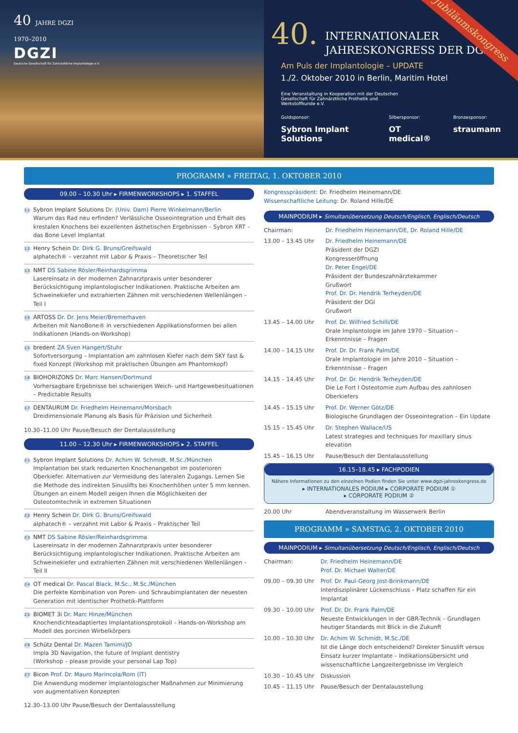40 JAHRE DGZI
1970–2010
DGZI
Deutsche Gesellschaft für Zahnärztliche Implantologie e.V.
Jubiläumskongress
40. INTERNATIONALER
JAHRESKONGRESS DER DGZI
Am Puls der Implantologie – UPDATE
1./2. Oktober 2010 in Berlin, Maritim Hotel
Eine Veranstaltung in Kooperation mit der Deutschen Gesellschaft für Zahnärztliche Prothetik und Werkstoffkunde e.V.
Goldsponsor:
Sybron Implant Solutions
Silbersponsor:
OT medical®
Bronzesponsor:
straumann
PROGRAMM » FREITAG, 1. OKTOBER 2010
09.00 – 10.30 Uhr ▸ FIRMENWORKSHOPS ▸ 1. STAFFEL
1.1
Sybron Implant Solutions Dr. (Univ. Dam) Pierre Winkelmann/Berlin
Warum das Rad neu erfinden? Verlässliche Osseointegration und Erhalt des krestalen Knochens bei exzellenten ästhetischen Ergebnissen – Sybron XRT – das Bone Level Implantat
1.2
Henry Schein Dr. Dirk G. Bruns/Greifswald
alphatech® – verzahnt mit Labor & Praxis – Theoretischer Teil
1.3
NMT DS Sabine Rösler/Reinhardsgrimma
Lasereinsatz in der modernen Zahnarztpraxis unter besonderer Berücksichtigung implantologischer Indikationen. Praktische Arbeiten am Schweinekiefer und extrahierten Zähnen mit verschiedenen Wellenlängen – Teil I
1.4
ARTOSS Dr. Dr. Jens Meier/Bremerhaven
Arbeiten mit NanoBone® in verschiedenen Applikationsformen bei allen Indikationen (Hands-on-Workshop)
1.5
bredent ZA Sven Hangert/Stuhr
Sofortversorgung – Implantation am zahnlosen Kiefer nach dem SKY fast & fixed Konzept (Workshop mit praktischen Übungen am Phantomkopf)
1.6
BIOHORIZONS Dr. Marc Hansen/Dortmund
Vorhersagbare Ergebnisse bei schwierigen Weich- und Hartgewebesituationen – Predictable Results
1.7
DENTAURUM Dr. Friedhelm Heinemann/Morsbach
Dreidimensionale Planung als Basis für Präzision und Sicherheit
10.30–11.00 Uhr Pause/Besuch der Dentalausstellung
11.00 – 12.30 Uhr ▸ FIRMENWORKSHOPS ▸ 2. STAFFEL
2.1
Sybron Implant Solutions Dr. Achim W. Schmidt, M.Sc./München
Implantation bei stark reduzierten Knochenangebot im posterioren Oberkiefer. Alternativen zur Vermeidung des lateralen Zugangs. Lernen Sie die Methode des indirekten Sinuslifts bei Knochenhöhen unter 5 mm kennen. Übungen an einem Modell zeigen Ihnen die Möglichkeiten der Osteotomtechnik in extremen Situationen
2.2
Henry Schein Dr. Dirk G. Bruns/Greifswald
alphatech® – verzahnt mit Labor & Praxis – Praktischer Teil
2.3
NMT DS Sabine Rösler/Reinhardsgrimma
Lasereinsatz in der modernen Zahnarztpraxis unter besonderer Berücksichtigung implantologischer Indikationen. Praktische Arbeiten am Schweinekiefer und extrahierten Zähnen mit verschiedenen Wellenlängen – Teil II
2.4
OT medical Dr. Pascal Black, M.Sc., M.Sc./München
Die perfekte Kombination von Poren- und Schraubimplantaten der neuesten Generation mit identischer Prothetik-Plattform
2.5
BIOMET 3i Dr. Marc Hinze/München
Knochendichteadaptiertes Implantationsprotokoll – Hands-on-Workshop am Modell des porcinen Wirbelkörpers
2.6
Schütz Dental Dr. Mazen Tamimi/JO
Impla 3D Navigation, the future of Implant dentistry
(Workshop – please provide your personal Lap Top)
2.7
Bicon Prof. Dr. Mauro Marincola/Rom (IT)
Die Anwendung moderner implantologischer Maßnahmen zur Minimierung von augmentativen Konzepten
12.30–13.00 Uhr Pause/Besuch der Dentalausstellung
Kongresspräsident: Dr. Friedhelm Heinemann/DE
Wissenschaftliche Leitung: Dr. Roland Hille/DE
MAINPODIUM ▸ Simultanübersetzung Deutsch/Englisch, Englisch/Deutsch
Chairman: Dr. Friedhelm Heinemann/DE, Dr. Roland Hille/DE
13.00 – 13.45 Uhr Dr. Friedhelm Heinemann/DE
Präsident der DGZI
Kongresseröffnung
Dr. Peter Engel/DE
Präsident der Bundeszahnärztekammer
Grußwort
Prof. Dr. Dr. Hendrik Terheyden/DE
Präsident der DGI
Grußwort
13.45 – 14.00 Uhr Prof. Dr. Wilfried Schilli/DE
Orale Implantologie im Jahre 1970 – Situation – Erkenntnisse – Fragen
14.00 – 14.15 Uhr Prof. Dr. Dr. Frank Palm/DE
Orale Implantologie im Jahre 2010 – Situation – Erkenntnisse – Fragen
14.15 – 14.45 Uhr Prof. Dr. Dr. Hendrik Terheyden/DE
Die Le Fort I Osteotomie zum Aufbau des zahnlosen Oberkiefers
14.45 – 15.15 Uhr Prof. Dr. Werner Götz/DE
Biologische Grundlagen der Osseointegration – Ein Update
15.15 – 15.45 Uhr Dr. Stephen Wallace/US
Latest strategies and techniques for maxillary sinus elevation
15.45 – 16.15 Uhr Pause/Besuch der Dentalausstellung
16.15–18.45 ▸ FACHPODIEN
Nähere Informationen zu den einzelnen Podien finden Sie unter www.dgzi-jahreskongress.de
▸ INTERNATIONALES PODIUM ▸ CORPORATE PODIUM ①
▸ CORPORATE PODIUM ②
20.00 Uhr Abendveranstaltung im Wasserwerk Berlin
PROGRAMM » SAMSTAG, 2. OKTOBER 2010
MAINPODIUM ▸ Simultanübersetzung Deutsch/Englisch, Englisch/Deutsch
Chairman: Dr. Friedhelm Heinemann/DE
Prof. Dr. Michael Walter/DE
09.00 – 09.30 Uhr
Prof. Dr. Paul-Georg Jost-Brinkmann/DE
Interdisziplinärer Lückenschluss – Platz schaffen für ein Implantat
09.30 – 10.00 Uhr
Prof. Dr. Dr. Frank Palm/DE
Neueste Entwicklungen in der GBR-Technik – Grundlagen heutiger Standards mit Blick in die Zukunft
10.00 – 10.30 Uhr
Dr. Achim W. Schmidt, M.Sc./DE
Ist die Länge doch entscheidend? Direkter Sinuslift versus Einsatz kurzer Implantate – Indikationsübersicht und wissenschaftliche Langzeitergebnisse im Vergleich
10.30 – 10.45 Uhr
Diskussion
10.45 – 11.15 Uhr
Pause/Besuch der Dentalausstellung